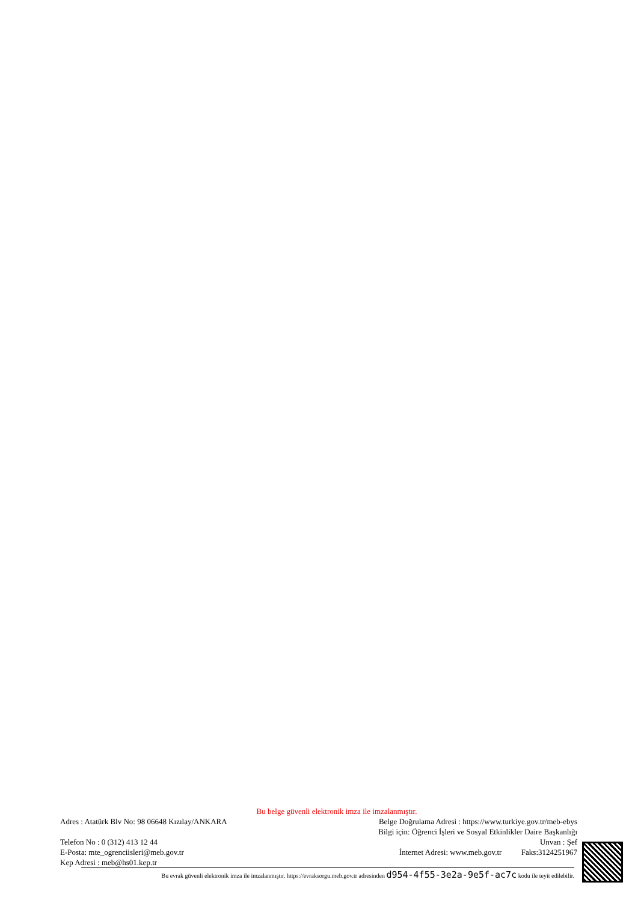Bu belge güvenli elektronik imza ile imzalanmıştır.
Adres : Atatürk Blv No: 98 06648 Kızılay/ANKARA Belge Doğrulama Adresi : https://www.turkiye.gov.tr/meb-ebys
Bilgi için: Öğrenci İşleri ve Sosyal Etkinlikler Daire Başkanlığı
Telefon No : 0 (312) 413 12 44 Unvan : Şef
E-Posta: mte_ogrenciisleri@meb.gov.tr İnternet Adresi: www.meb.gov.tr Faks:3124251967
Kep Adresi : meb@hs01.kep.tr
Bu evrak güvenli elektronik imza ile imzalanmıştır. https://evraksorgu.meb.gov.tr adresinden d954-4f55-3e2a-9e5f-ac7c kodu ile teyit edilebilir.